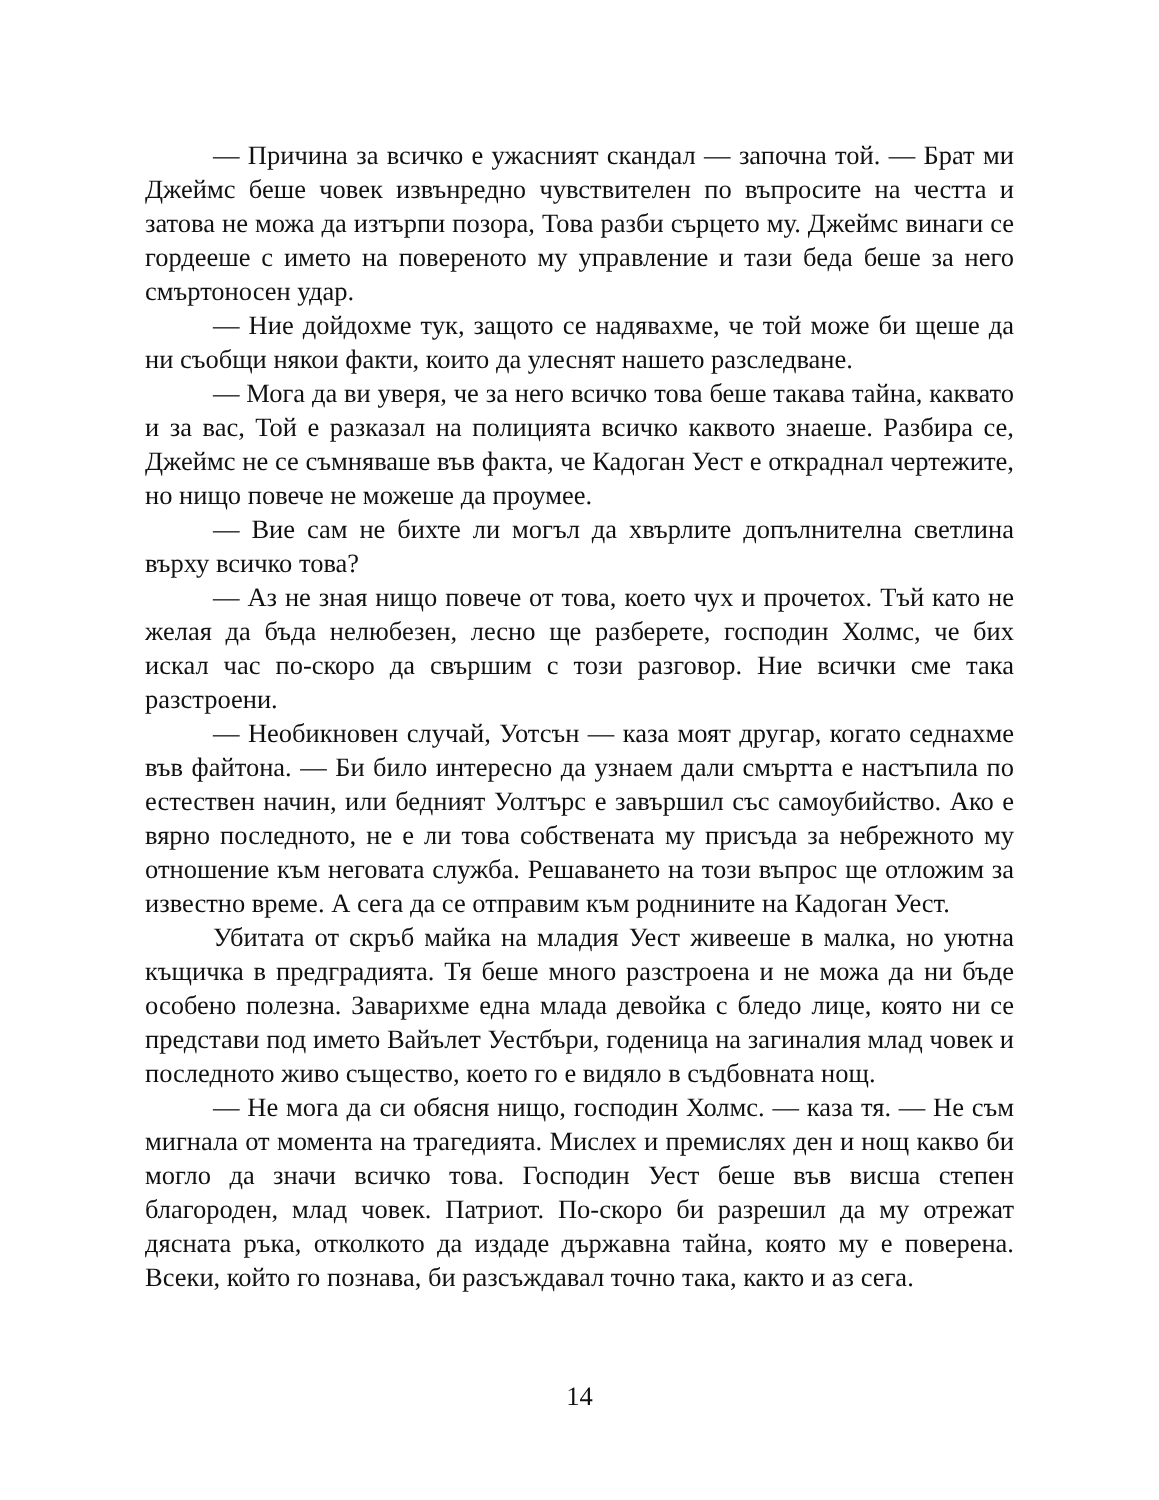— Причина за всичко е ужасният скандал — започна той. — Брат ми Джеймс беше човек извънредно чувствителен по въпросите на честта и затова не можа да изтърпи позора, Това разби сърцето му. Джеймс винаги се гордееше с името на повереното му управление и тази беда беше за него смъртоносен удар.
— Ние дойдохме тук, защото се надявахме, че той може би щеше да ни съобщи някои факти, които да улеснят нашето разследване.
— Мога да ви уверя, че за него всичко това беше такава тайна, каквато и за вас, Той е разказал на полицията всичко каквото знаеше. Разбира се, Джеймс не се съмняваше във факта, че Кадоган Уест е откраднал чертежите, но нищо повече не можеше да проумее.
— Вие сам не бихте ли могъл да хвърлите допълнителна светлина върху всичко това?
— Аз не зная нищо повече от това, което чух и прочетох. Тъй като не желая да бъда нелюбезен, лесно ще разберете, господин Холмс, че бих искал час по-скоро да свършим с този разговор. Ние всички сме така разстроени.
— Необикновен случай, Уотсън — каза моят другар, когато седнахме във файтона. — Би било интересно да узнаем дали смъртта е настъпила по естествен начин, или бедният Уолтърс е завършил със самоубийство. Ако е вярно последното, не е ли това собствената му присъда за небрежното му отношение към неговата служба. Решаването на този въпрос ще отложим за известно време. А сега да се отправим към роднините на Кадоган Уест.
Убитата от скръб майка на младия Уест живееше в малка, но уютна къщичка в предградията. Тя беше много разстроена и не можа да ни бъде особено полезна. Заварихме една млада девойка с бледо лице, която ни се представи под името Вайълет Уестбъри, годеница на загиналия млад човек и последното живо същество, което го е видяло в съдбовната нощ.
— Не мога да си обясня нищо, господин Холмс. — каза тя. — Не съм мигнала от момента на трагедията. Мислех и премислях ден и нощ какво би могло да значи всичко това. Господин Уест беше във висша степен благороден, млад човек. Патриот. По-скоро би разрешил да му отрежат дясната ръка, отколкото да издаде държавна тайна, която му е поверена. Всеки, който го познава, би разсъждавал точно така, както и аз сега.
14